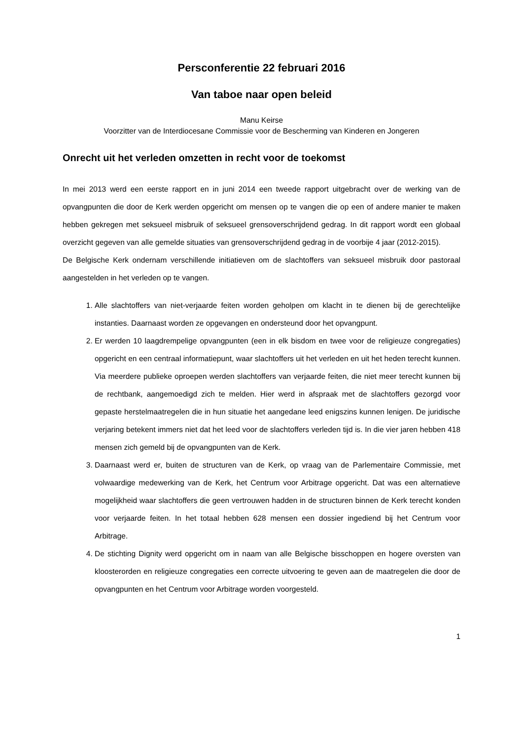Persconferentie 22 februari 2016
Van taboe naar open beleid
Manu Keirse
Voorzitter van de Interdiocesane Commissie voor de Bescherming van Kinderen en Jongeren
Onrecht uit het verleden omzetten in recht voor de toekomst
In mei 2013 werd een eerste rapport en in juni 2014 een tweede rapport uitgebracht over de werking van de opvangpunten die door de Kerk werden opgericht om mensen op te vangen die op een of andere manier te maken hebben gekregen met seksueel misbruik of seksueel grensoverschrijdend gedrag. In dit rapport wordt een globaal overzicht gegeven van alle gemelde situaties van grensoverschrijdend gedrag in de voorbije 4 jaar (2012-2015).
De Belgische Kerk ondernam verschillende initiatieven om de slachtoffers van seksueel misbruik door pastoraal aangestelden in het verleden op te vangen.
1. Alle slachtoffers van niet-verjaarde feiten worden geholpen om klacht in te dienen bij de gerechtelijke instanties. Daarnaast worden ze opgevangen en ondersteund door het opvangpunt.
2. Er werden 10 laagdrempelige opvangpunten (een in elk bisdom en twee voor de religieuze congregaties) opgericht en een centraal informatiepunt, waar slachtoffers uit het verleden en uit het heden terecht kunnen. Via meerdere publieke oproepen werden slachtoffers van verjaarde feiten, die niet meer terecht kunnen bij de rechtbank, aangemoedigd zich te melden. Hier werd in afspraak met de slachtoffers gezorgd voor gepaste herstelmaatregelen die in hun situatie het aangedane leed enigszins kunnen lenigen. De juridische verjaring betekent immers niet dat het leed voor de slachtoffers verleden tijd is. In die vier jaren hebben 418 mensen zich gemeld bij de opvangpunten van de Kerk.
3. Daarnaast werd er, buiten de structuren van de Kerk, op vraag van de Parlementaire Commissie, met volwaardige medewerking van de Kerk, het Centrum voor Arbitrage opgericht. Dat was een alternatieve mogelijkheid waar slachtoffers die geen vertrouwen hadden in de structuren binnen de Kerk terecht konden voor verjaarde feiten. In het totaal hebben 628 mensen een dossier ingediend bij het Centrum voor Arbitrage.
4. De stichting Dignity werd opgericht om in naam van alle Belgische bisschoppen en hogere oversten van kloosterorden en religieuze congregaties een correcte uitvoering te geven aan de maatregelen die door de opvangpunten en het Centrum voor Arbitrage worden voorgesteld.
1